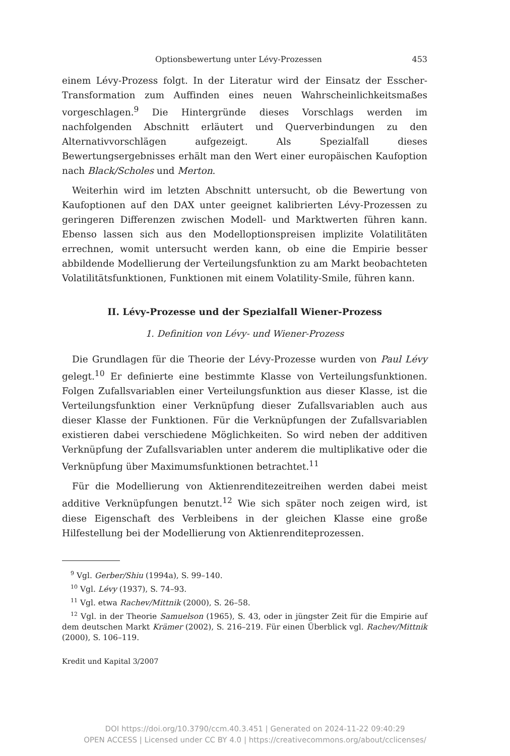Optionsbewertung unter Lévy-Prozessen 453
einem Lévy-Prozess folgt. In der Literatur wird der Einsatz der Esscher-Transformation zum Auffinden eines neuen Wahrscheinlichkeitsmaßes vorgeschlagen.<sup>9</sup> Die Hintergründe dieses Vorschlags werden im nachfolgenden Abschnitt erläutert und Querverbindungen zu den Alternativvorschlägen aufgezeigt. Als Spezialfall dieses Bewertungsergebnisses erhält man den Wert einer europäischen Kaufoption nach Black/Scholes und Merton.
Weiterhin wird im letzten Abschnitt untersucht, ob die Bewertung von Kaufoptionen auf den DAX unter geeignet kalibrierten Lévy-Prozessen zu geringeren Differenzen zwischen Modell- und Marktwerten führen kann. Ebenso lassen sich aus den Modelloptionspreisen implizite Volatilitäten errechnen, womit untersucht werden kann, ob eine die Empirie besser abbildende Modellierung der Verteilungsfunktion zu am Markt beobachteten Volatilitätsfunktionen, Funktionen mit einem Volatility-Smile, führen kann.
II. Lévy-Prozesse und der Spezialfall Wiener-Prozess
1. Definition von Lévy- und Wiener-Prozess
Die Grundlagen für die Theorie der Lévy-Prozesse wurden von Paul Lévy gelegt.<sup>10</sup> Er definierte eine bestimmte Klasse von Verteilungsfunktionen. Folgen Zufallsvariablen einer Verteilungsfunktion aus dieser Klasse, ist die Verteilungsfunktion einer Verknüpfung dieser Zufallsvariablen auch aus dieser Klasse der Funktionen. Für die Verknüpfungen der Zufallsvariablen existieren dabei verschiedene Möglichkeiten. So wird neben der additiven Verknüpfung der Zufallsvariablen unter anderem die multiplikative oder die Verknüpfung über Maximumsfunktionen betrachtet.<sup>11</sup>
Für die Modellierung von Aktienrenditezeitreihen werden dabei meist additive Verknüpfungen benutzt.<sup>12</sup> Wie sich später noch zeigen wird, ist diese Eigenschaft des Verbleibens in der gleichen Klasse eine große Hilfestellung bei der Modellierung von Aktienrenditeprozessen.
<sup>9</sup> Vgl. Gerber/Shiu (1994a), S. 99–140.
<sup>10</sup> Vgl. Lévy (1937), S. 74–93.
<sup>11</sup> Vgl. etwa Rachev/Mittnik (2000), S. 26–58.
<sup>12</sup> Vgl. in der Theorie Samuelson (1965), S. 43, oder in jüngster Zeit für die Empirie auf dem deutschen Markt Krämer (2002), S. 216–219. Für einen Überblick vgl. Rachev/Mittnik (2000), S. 106–119.
Kredit und Kapital 3/2007
DOI https://doi.org/10.3790/ccm.40.3.451 | Generated on 2024-11-22 09:40:29
OPEN ACCESS | Licensed under CC BY 4.0 | https://creativecommons.org/about/cclicenses/